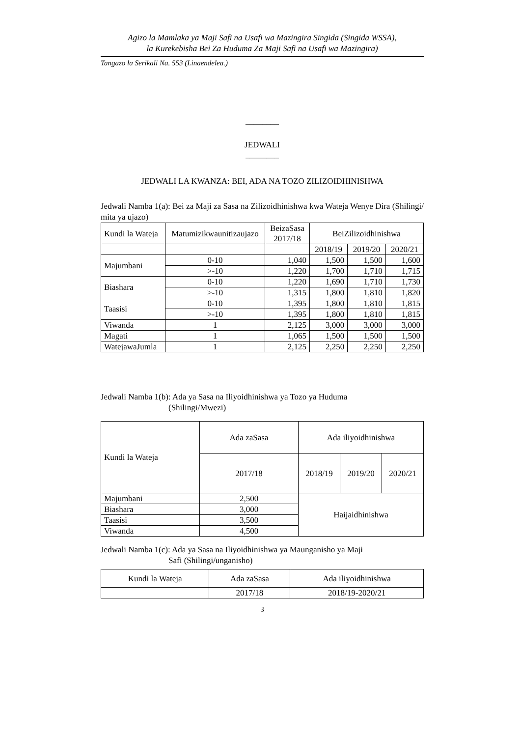Agizo la Mamlaka ya Maji Safi na Usafi wa Mazingira Singida (Singida WSSA),
la Kurekebisha Bei Za Huduma Za Maji Safi na Usafi wa Mazingira)
Tangazo la Serikali Na. 553 (Linaendelea.)
________
JEDWALI
________
JEDWALI LA KWANZA: BEI, ADA NA TOZO ZILIZOIDHINISHWA
Jedwali Namba 1(a): Bei za Maji za Sasa na Zilizoidhinishwa kwa Wateja Wenye Dira (Shilingi/ mita ya ujazo)
| Kundi la Wateja | Matumizikwaunitizaujazo | BeizaSasa 2017/18 | BeiZilizoidhinishwa | | |
| --- | --- | --- | --- | --- | --- |
| | | | 2018/19 | 2019/20 | 2020/21 |
| Majumbani | 0-10 | 1,040 | 1,500 | 1,500 | 1,600 |
| | >-10 | 1,220 | 1,700 | 1,710 | 1,715 |
| Biashara | 0-10 | 1,220 | 1,690 | 1,710 | 1,730 |
| | >-10 | 1,315 | 1,800 | 1,810 | 1,820 |
| Taasisi | 0-10 | 1,395 | 1,800 | 1,810 | 1,815 |
| | >-10 | 1,395 | 1,800 | 1,810 | 1,815 |
| Viwanda | 1 | 2,125 | 3,000 | 3,000 | 3,000 |
| Magati | 1 | 1,065 | 1,500 | 1,500 | 1,500 |
| WatejawaJumla | 1 | 2,125 | 2,250 | 2,250 | 2,250 |
Jedwali Namba 1(b): Ada ya Sasa na Iliyoidhinishwa ya Tozo ya Huduma
(Shilingi/Mwezi)
| Kundi la Wateja | Ada zaSasa | Ada iliyoidhinishwa | | |
| --- | --- | --- | --- | --- |
| | 2017/18 | 2018/19 | 2019/20 | 2020/21 |
| Majumbani | 2,500 | Haijaidhinishwa | | |
| Biashara | 3,000 | | | |
| Taasisi | 3,500 | | | |
| Viwanda | 4,500 | | | |
Jedwali Namba 1(c): Ada ya Sasa na Iliyoidhinishwa ya Maunganisho ya Maji
Safi (Shilingi/unganisho)
| Kundi la Wateja | Ada zaSasa | Ada iliyoidhinishwa |
| --- | --- | --- |
| | 2017/18 | 2018/19-2020/21 |
3